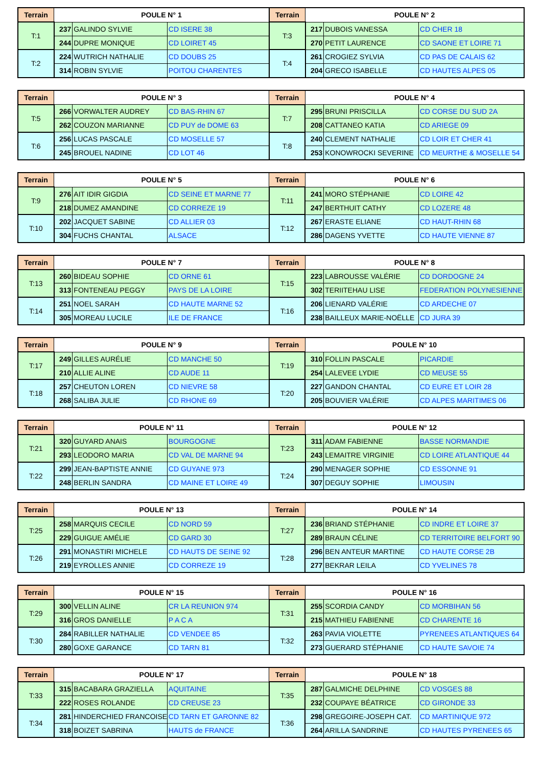| Terrain | POULE N° 1 | | | Terrain | POULE N° 2 | | |
| --- | --- | --- | --- | --- | --- | --- | --- |
| T:1 | 237 | GALINDO SYLVIE | CD ISERE 38 | T:3 | 217 | DUBOIS VANESSA | CD CHER 18 |
| | 244 | DUPRE MONIQUE | CD LOIRET 45 | | 270 | PETIT LAURENCE | CD SAONE ET LOIRE 71 |
| T:2 | 224 | WUTRICH NATHALIE | CD DOUBS 25 | T:4 | 261 | CROGIEZ SYLVIA | CD PAS DE CALAIS 62 |
| | 314 | ROBIN SYLVIE | POITOU CHARENTES | | 204 | GRECO ISABELLE | CD HAUTES ALPES 05 |
| Terrain | POULE N° 3 | | | Terrain | POULE N° 4 | | |
| --- | --- | --- | --- | --- | --- | --- | --- |
| T:5 | 266 | VORWALTER AUDREY | CD BAS-RHIN 67 | T:7 | 295 | BRUNI PRISCILLA | CD CORSE DU SUD 2A |
| | 262 | COUZON MARIANNE | CD PUY de DOME 63 | | 208 | CATTANEO KATIA | CD ARIEGE 09 |
| T:6 | 256 | LUCAS PASCALE | CD MOSELLE 57 | T:8 | 240 | CLEMENT NATHALIE | CD LOIR ET CHER 41 |
| | 245 | BROUEL NADINE | CD LOT 46 | | 253 | KONOWROCKI SEVERINE | CD MEURTHE & MOSELLE 54 |
| Terrain | POULE N° 5 | | | Terrain | POULE N° 6 | | |
| --- | --- | --- | --- | --- | --- | --- | --- |
| T:9 | 276 | AIT IDIR GIGDIA | CD SEINE ET MARNE 77 | T:11 | 241 | MORO STÉPHANIE | CD LOIRE 42 |
| | 218 | DUMEZ AMANDINE | CD CORREZE 19 | | 247 | BERTHUIT CATHY | CD LOZERE 48 |
| T:10 | 202 | JACQUET SABINE | CD ALLIER 03 | T:12 | 267 | ERASTE ELIANE | CD HAUT-RHIN 68 |
| | 304 | FUCHS CHANTAL | ALSACE | | 286 | DAGENS YVETTE | CD HAUTE VIENNE 87 |
| Terrain | POULE N° 7 | | | Terrain | POULE N° 8 | | |
| --- | --- | --- | --- | --- | --- | --- | --- |
| T:13 | 260 | BIDEAU SOPHIE | CD ORNE 61 | T:15 | 223 | LABROUSSE VALÉRIE | CD DORDOGNE 24 |
| | 313 | FONTENEAU PEGGY | PAYS DE LA LOIRE | | 302 | TERIITEHAU LISE | FEDERATION POLYNESIENNE |
| T:14 | 251 | NOEL SARAH | CD HAUTE MARNE 52 | T:16 | 206 | LIENARD VALÉRIE | CD ARDECHE 07 |
| | 305 | MOREAU LUCILE | ILE DE FRANCE | | 238 | BAILLEUX MARIE-NOËLLE | CD JURA 39 |
| Terrain | POULE N° 9 | | | Terrain | POULE N° 10 | | |
| --- | --- | --- | --- | --- | --- | --- | --- |
| T:17 | 249 | GILLES AURÉLIE | CD MANCHE 50 | T:19 | 310 | FOLLIN PASCALE | PICARDIE |
| | 210 | ALLIE ALINE | CD AUDE 11 | | 254 | LALEVEE LYDIE | CD MEUSE 55 |
| T:18 | 257 | CHEUTON LOREN | CD NIEVRE 58 | T:20 | 227 | GANDON CHANTAL | CD EURE ET LOIR 28 |
| | 268 | SALIBA JULIE | CD RHONE 69 | | 205 | BOUVIER VALÉRIE | CD ALPES MARITIMES 06 |
| Terrain | POULE N° 11 | | | Terrain | POULE N° 12 | | |
| --- | --- | --- | --- | --- | --- | --- | --- |
| T:21 | 320 | GUYARD ANAIS | BOURGOGNE | T:23 | 311 | ADAM FABIENNE | BASSE NORMANDIE |
| | 293 | LEODORO MARIA | CD VAL DE MARNE 94 | | 243 | LEMAITRE VIRGINIE | CD LOIRE ATLANTIQUE 44 |
| T:22 | 299 | JEAN-BAPTISTE ANNIE | CD GUYANE 973 | T:24 | 290 | MENAGER SOPHIE | CD ESSONNE 91 |
| | 248 | BERLIN SANDRA | CD MAINE ET LOIRE 49 | | 307 | DEGUY SOPHIE | LIMOUSIN |
| Terrain | POULE N° 13 | | | Terrain | POULE N° 14 | | |
| --- | --- | --- | --- | --- | --- | --- | --- |
| T:25 | 258 | MARQUIS CECILE | CD NORD 59 | T:27 | 236 | BRIAND STÉPHANIE | CD INDRE ET LOIRE 37 |
| | 229 | GUIGUE AMÉLIE | CD GARD 30 | | 289 | BRAUN CÉLINE | CD TERRITOIRE BELFORT 90 |
| T:26 | 291 | MONASTIRI MICHELE | CD HAUTS DE SEINE 92 | T:28 | 296 | BEN ANTEUR MARTINE | CD HAUTE CORSE 2B |
| | 219 | EYROLLES ANNIE | CD CORREZE 19 | | 277 | BEKRAR LEILA | CD YVELINES 78 |
| Terrain | POULE N° 15 | | | Terrain | POULE N° 16 | | |
| --- | --- | --- | --- | --- | --- | --- | --- |
| T:29 | 300 | VELLIN ALINE | CR LA REUNION 974 | T:31 | 255 | SCORDIA CANDY | CD MORBIHAN 56 |
| | 316 | GROS DANIELLE | P A C A | | 215 | MATHIEU FABIENNE | CD CHARENTE 16 |
| T:30 | 284 | RABILLER NATHALIE | CD VENDEE 85 | T:32 | 263 | PAVIA VIOLETTE | PYRENEES ATLANTIQUES 64 |
| | 280 | GOXE GARANCE | CD TARN 81 | | 273 | GUERARD STÉPHANIE | CD HAUTE SAVOIE 74 |
| Terrain | POULE N° 17 | | | Terrain | POULE N° 18 | | |
| --- | --- | --- | --- | --- | --- | --- | --- |
| T:33 | 315 | BACABARA GRAZIELLA | AQUITAINE | T:35 | 287 | GALMICHE DELPHINE | CD VOSGES 88 |
| | 222 | ROSES ROLANDE | CD CREUSE 23 | | 232 | COUPAYE BÉATRICE | CD GIRONDE 33 |
| T:34 | 281 | HINDERCHIED FRANCOISE | CD TARN ET GARONNE 82 | T:36 | 298 | GREGOIRE-JOSEPH CAT. | CD MARTINIQUE 972 |
| | 318 | BOIZET SABRINA | HAUTS de FRANCE | | 264 | ARILLA SANDRINE | CD HAUTES PYRENEES 65 |